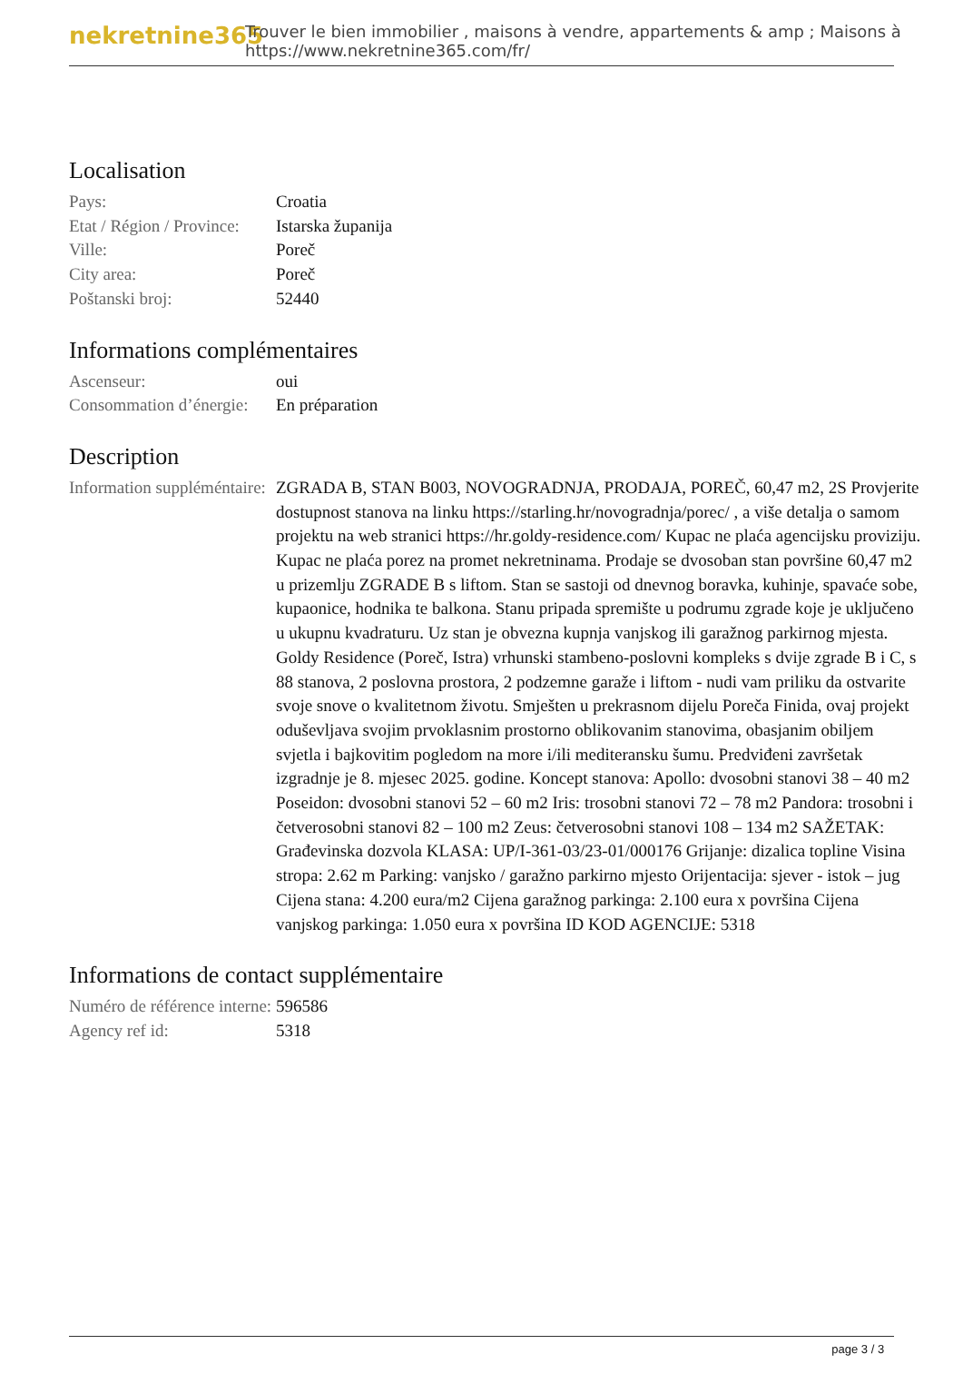nekretnine365
Trouver le bien immobilier , maisons à vendre, appartements & amp ; Maisons à
https://www.nekretnine365.com/fr/
Localisation
| Pays: | Croatia |
| Etat / Région / Province: | Istarska županija |
| Ville: | Poreč |
| City area: | Poreč |
| Poštanski broj: | 52440 |
Informations complémentaires
| Ascenseur: | oui |
| Consommation d’énergie: | En préparation |
Description
| Information suppléméntaire: | ZGRADA B, STAN B003, NOVOGRADNJA, PRODAJA, POREČ, 60,47 m2, 2S Provjerite dostupnost stanova na linku https://starling.hr/novogradnja/porec/ , a više detalja o samom projektu na web stranici https://hr.goldy-residence.com/ Kupac ne plaća agencijsku proviziju. Kupac ne plaća porez na promet nekretninama. Prodaje se dvosoban stan površine 60,47 m2 u prizemlju ZGRADE B s liftom. Stan se sastoji od dnevnog boravka, kuhinje, spavaće sobe, kupaonice, hodnika te balkona. Stanu pripada spremište u podrumu zgrade koje je uključeno u ukupnu kvadraturu. Uz stan je obvezna kupnja vanjskog ili garažnog parkirnog mjesta. Goldy Residence (Poreč, Istra) vrhunski stambeno-poslovni kompleks s dvije zgrade B i C, s 88 stanova, 2 poslovna prostora, 2 podzemne garaže i liftom - nudi vam priliku da ostvarite svoje snove o kvalitetnom životu. Smješten u prekrasnom dijelu Poreča Finida, ovaj projekt oduševljava svojim prvoklasnim prostorno oblikovanim stanovima, obasjanim obiljem svjetla i bajkovitim pogledom na more i/ili mediteransku šumu. Predviđeni završetak izgradnje je 8. mjesec 2025. godine. Koncept stanova: Apollo: dvosobni stanovi 38 – 40 m2 Poseidon: dvosobni stanovi 52 – 60 m2 Iris: trosobni stanovi 72 – 78 m2 Pandora: trosobni i četverosobni stanovi 82 – 100 m2 Zeus: četverosobni stanovi 108 – 134 m2 SAŽETAK: Građevinska dozvola KLASA: UP/I-361-03/23-01/000176 Grijanje: dizalica topline Visina stropa: 2.62 m Parking: vanjsko / garažno parkirno mjesto Orijentacija: sjever - istok – jug Cijena stana: 4.200 eura/m2 Cijena garažnog parkinga: 2.100 eura x površina Cijena vanjskog parkinga: 1.050 eura x površina ID KOD AGENCIJE: 5318 |
Informations de contact supplémentaire
| Numéro de référence interne: | 596586 |
| Agency ref id: | 5318 |
page 3 / 3